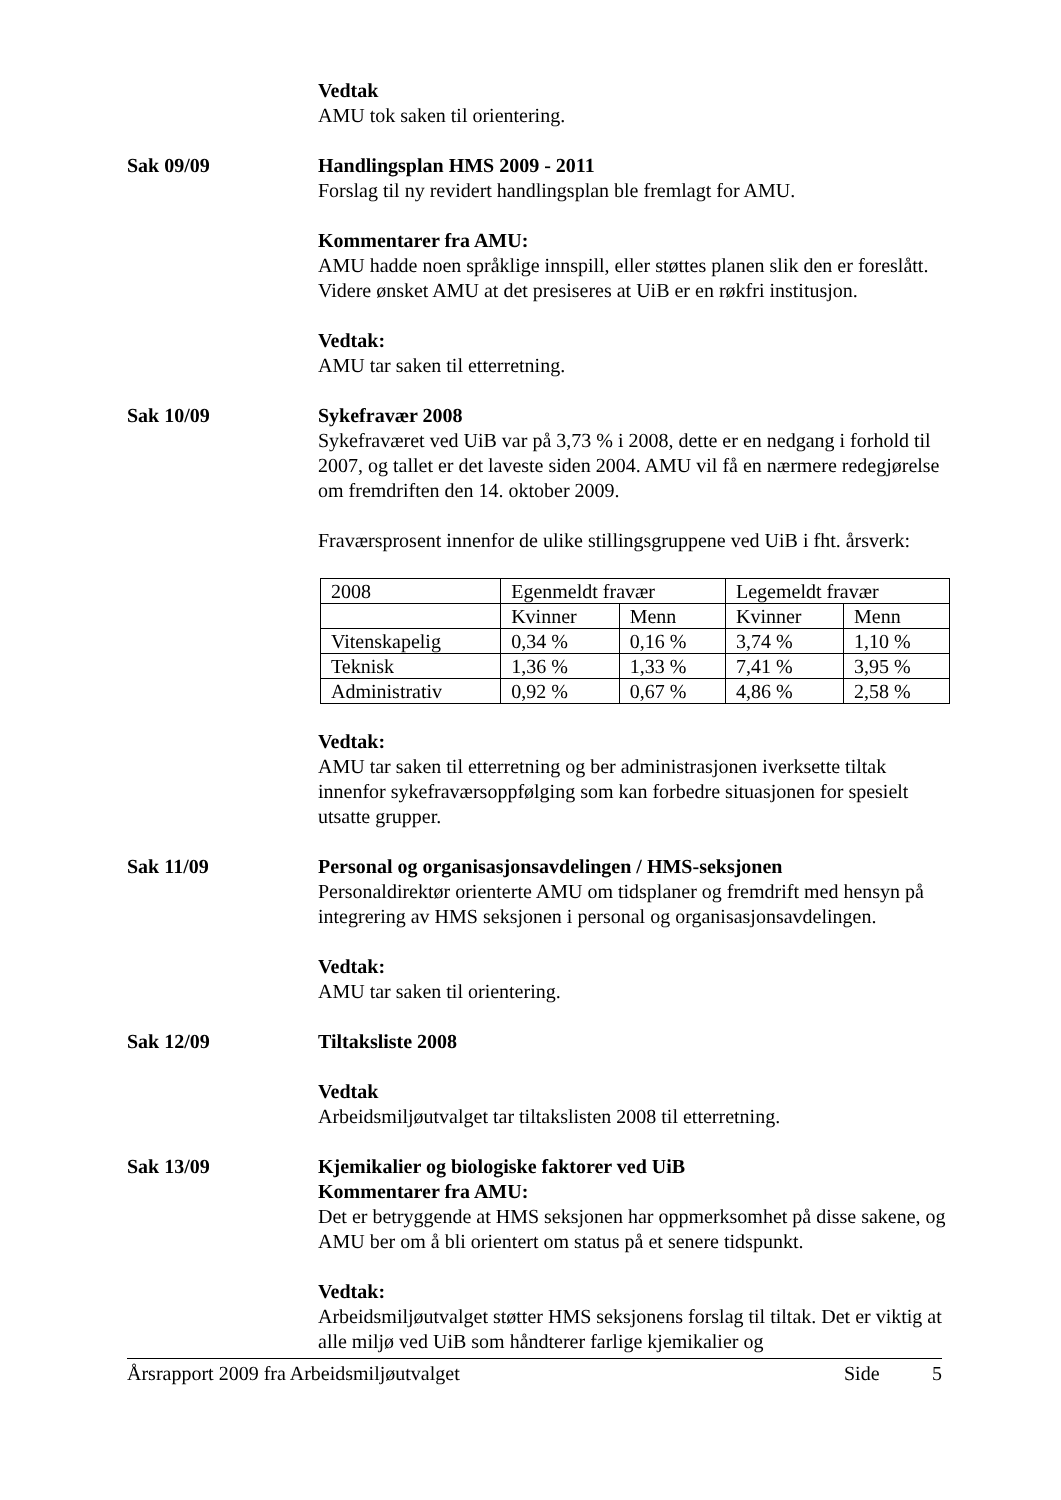Vedtak
AMU tok saken til orientering.
Sak 09/09 Handlingsplan HMS 2009 - 2011
Forslag til ny revidert handlingsplan ble fremlagt for AMU.
Kommentarer fra AMU:
AMU hadde noen språklige innspill, eller støttes planen slik den er foreslått. Videre ønsket AMU at det presiseres at UiB er en røkfri institusjon.
Vedtak:
AMU tar saken til etterretning.
Sak 10/09 Sykefravær 2008
Sykefraværet ved UiB var på 3,73 % i 2008, dette er en nedgang i forhold til 2007, og tallet er det laveste siden 2004. AMU vil få en nærmere redegjørelse om fremdriften den 14. oktober 2009.
Fraværsprosent innenfor de ulike stillingsgruppene ved UiB i fht. årsverk:
| 2008 | Egenmeldt fravær | | Legemeldt fravær | |
| | Kvinner | Menn | Kvinner | Menn |
| Vitenskapelig | 0,34 % | 0,16 % | 3,74 % | 1,10 % |
| Teknisk | 1,36 % | 1,33 % | 7,41 % | 3,95 % |
| Administrativ | 0,92 % | 0,67 % | 4,86 % | 2,58 % |
Vedtak:
AMU tar saken til etterretning og ber administrasjonen iverksette tiltak innenfor sykefraværsoppfølging som kan forbedre situasjonen for spesielt utsatte grupper.
Sak 11/09 Personal og organisasjonsavdelingen / HMS-seksjonen
Personaldirektør orienterte AMU om tidsplaner og fremdrift med hensyn på integrering av HMS seksjonen i personal og organisasjonsavdelingen.
Vedtak:
AMU tar saken til orientering.
Sak 12/09 Tiltaksliste 2008
Vedtak
Arbeidsmiljøutvalget tar tiltakslisten 2008 til etterretning.
Sak 13/09 Kjemikalier og biologiske faktorer ved UiB
Kommentarer fra AMU:
Det er betryggende at HMS seksjonen har oppmerksomhet på disse sakene, og AMU ber om å bli orientert om status på et senere tidspunkt.
Vedtak:
Arbeidsmiljøutvalget støtter HMS seksjonens forslag til tiltak. Det er viktig at alle miljø ved UiB som håndterer farlige kjemikalier og
Årsrapport 2009 fra Arbeidsmiljøutvalget Side 5